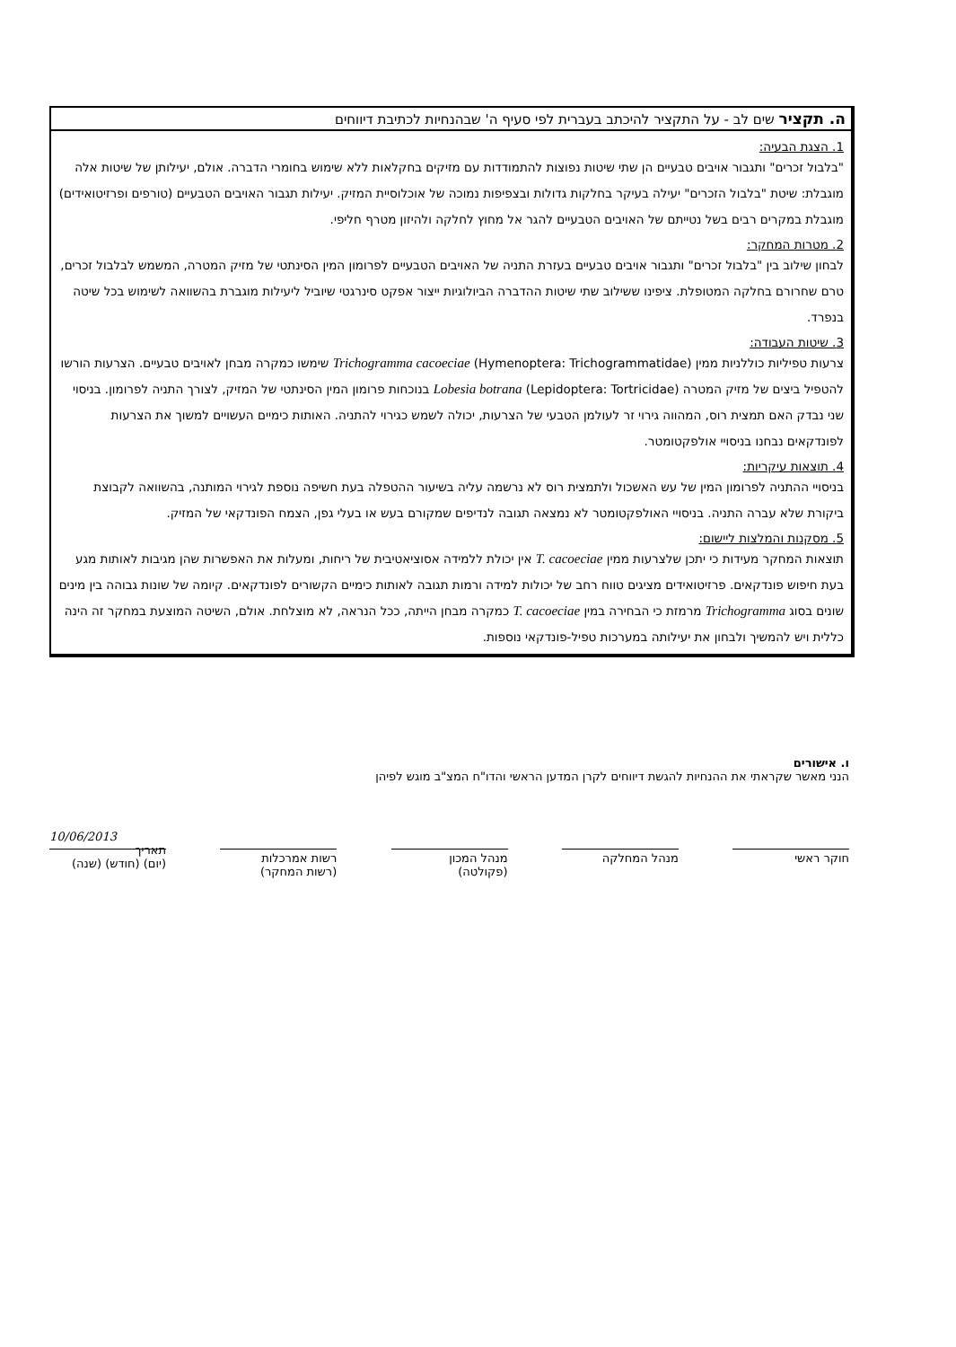ה. תקציר שים לב - על התקציר להיכתב בעברית לפי סעיף ה' שבהנחיות לכתיבת דיווחים
1. הצגת הבעיה:
"בלבול זכרים" ותגבור אויבים טבעיים הן שתי שיטות נפוצות להתמודדות עם מזיקים בחקלאות ללא שימוש בחומרי הדברה. אולם, יעילותן של שיטות אלה מוגבלת: שיטת "בלבול הזכרים" יעילה בעיקר בחלקות גדולות ובצפיפות נמוכה של אוכלוסיית המזיק. יעילות תגבור האויבים הטבעיים (טורפים ופרזיטואידים) מוגבלת במקרים רבים בשל נטייתם של האויבים הטבעיים להגר אל מחוץ לחלקה ולהיזון מטרף חליפי.
2. מטרות המחקר:
לבחון שילוב בין "בלבול זכרים" ותגבור אויבים טבעיים בעזרת התניה של האויבים הטבעיים לפרומון המין הסינתטי של מזיק המטרה, המשמש לבלבול זכרים, טרם שחרורם בחלקה המטופלת. ציפינו ששילוב שתי שיטות ההדברה הביולוגיות ייצור אפקט סינרגטי שיוביל ליעילות מוגברת בהשוואה לשימוש בכל שיטה בנפרד.
3. שיטות העבודה:
צרעות טפיליות כוללניות ממין Trichogramma cacoeciae (Hymenoptera: Trichogrammatidae) שימשו כמקרה מבחן לאויבים טבעיים. הצרעות הורשו להטפיל ביצים של מזיק המטרה Lobesia botrana (Lepidoptera: Tortricidae) בנוכחות פרומון המין הסינתטי של המזיק, לצורך התניה לפרומון. בניסוי שני נבדק האם תמצית רוס, המהווה גירוי זר לעולמן הטבעי של הצרעות, יכולה לשמש כגירוי להתניה. האותות כימיים העשויים למשוך את הצרעות לפונדקאים נבחנו בניסויי אולפקטומטר.
4. תוצאות עיקריות:
בניסויי ההתניה לפרומון המין של עש האשכול ולתמצית רוס לא נרשמה עליה בשיעור ההטפלה בעת חשיפה נוספת לגירוי המותנה, בהשוואה לקבוצת ביקורת שלא עברה התניה. בניסויי האולפקטומטר לא נמצאה תגובה לנדיפים שמקורם בעש או בעלי גפן, הצמח הפונדקאי של המזיק.
5. מסקנות והמלצות ליישום:
תוצאות המחקר מעידות כי יתכן שלצרעות ממין T. cacoeciae אין יכולת ללמידה אסוציאטיבית של ריחות, ומעלות את האפשרות שהן מגיבות לאותות מגע בעת חיפוש פונדקאים. פרזיטואידים מציגים טווח רחב של יכולות למידה ורמות תגובה לאותות כימיים הקשורים לפונדקאים. קיומה של שונות גבוהה בין מינים שונים בסוג Trichogramma מרמזת כי הבחירה במין T. cacoeciae כמקרה מבחן הייתה, ככל הנראה, לא מוצלחת. אולם, השיטה המוצעת במחקר זה הינה כללית ויש להמשיך ולבחון את יעילותה במערכות טפיל-פונדקאי נוספות.
ו. אישורים
הנני מאשר שקראתי את ההנחיות להגשת דיווחים לקרן המדען הראשי והדו"ח המצ"ב מוגש לפיהן
חוקר ראשי מנהל המחלקה מנהל המכון
(פקולטה)
רשות אמרכלות
(רשות המחקר)
10/06/2013
תאריך
(יום) (חודש) (שנה)